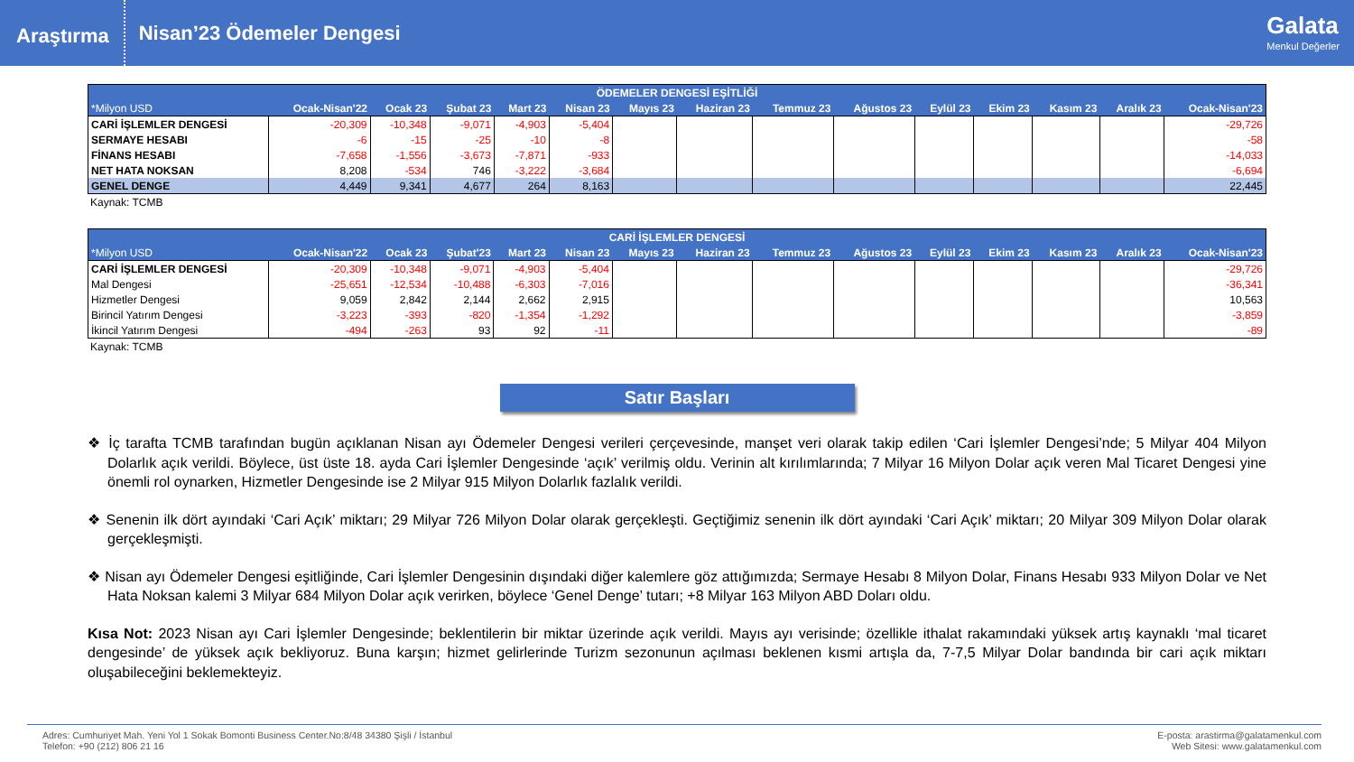Araştırma
Nisan’23 Ödemeler Dengesi
Galata
Menkul Değerler
| ÖDEMELER DENGESİ EŞİTLİĞİ | | | | | | | | | | | | | | |
| --- | --- | --- | --- | --- | --- | --- | --- | --- | --- | --- | --- | --- | --- | --- |
| *Milyon USD | Ocak-Nisan'22 | Ocak 23 | Şubat 23 | Mart 23 | Nisan 23 | Mayıs 23 | Haziran 23 | Temmuz 23 | Ağustos 23 | Eylül 23 | Ekim 23 | Kasım 23 | Aralık 23 | Ocak-Nisan'23 |
| CARİ İŞLEMLER DENGESİ | -20,309 | -10,348 | -9,071 | -4,903 | -5,404 | | | | | | | | | -29,726 |
| SERMAYE HESABI | -6 | -15 | -25 | -10 | -8 | | | | | | | | | -58 |
| FİNANS HESABI | -7,658 | -1,556 | -3,673 | -7,871 | -933 | | | | | | | | | -14,033 |
| NET HATA NOKSAN | 8,208 | -534 | 746 | -3,222 | -3,684 | | | | | | | | | -6,694 |
| GENEL DENGE | 4,449 | 9,341 | 4,677 | 264 | 8,163 | | | | | | | | | 22,445 |
Kaynak: TCMB
| CARİ İŞLEMLER DENGESİ | | | | | | | | | | | | | | |
| --- | --- | --- | --- | --- | --- | --- | --- | --- | --- | --- | --- | --- | --- | --- |
| *Milyon USD | Ocak-Nisan'22 | Ocak 23 | Şubat'23 | Mart 23 | Nisan 23 | Mayıs 23 | Haziran 23 | Temmuz 23 | Ağustos 23 | Eylül 23 | Ekim 23 | Kasım 23 | Aralık 23 | Ocak-Nisan'23 |
| CARİ İŞLEMLER DENGESİ | -20,309 | -10,348 | -9,071 | -4,903 | -5,404 | | | | | | | | | -29,726 |
| Mal Dengesi | -25,651 | -12,534 | -10,488 | -6,303 | -7,016 | | | | | | | | | -36,341 |
| Hizmetler Dengesi | 9,059 | 2,842 | 2,144 | 2,662 | 2,915 | | | | | | | | | 10,563 |
| Birincil Yatırım Dengesi | -3,223 | -393 | -820 | -1,354 | -1,292 | | | | | | | | | -3,859 |
| İkincil Yatırım Dengesi | -494 | -263 | 93 | 92 | -11 | | | | | | | | | -89 |
Kaynak: TCMB
Satır Başları
❖ İç tarafta TCMB tarafından bugün açıklanan Nisan ayı Ödemeler Dengesi verileri çerçevesinde, manşet veri olarak takip edilen ‘Cari İşlemler Dengesi’nde; 5 Milyar 404 Milyon Dolarlık açık verildi. Böylece, üst üste 18. ayda Cari İşlemler Dengesinde ‘açık’ verilmiş oldu. Verinin alt kırılımlarında; 7 Milyar 16 Milyon Dolar açık veren Mal Ticaret Dengesi yine önemli rol oynarken, Hizmetler Dengesinde ise 2 Milyar 915 Milyon Dolarlık fazlalık verildi.
❖ Senenin ilk dört ayındaki ‘Cari Açık’ miktarı; 29 Milyar 726 Milyon Dolar olarak gerçekleşti. Geçtiğimiz senenin ilk dört ayındaki ‘Cari Açık’ miktarı; 20 Milyar 309 Milyon Dolar olarak gerçekleşmişti.
❖ Nisan ayı Ödemeler Dengesi eşitliğinde, Cari İşlemler Dengesinin dışındaki diğer kalemlere göz attığımızda; Sermaye Hesabı 8 Milyon Dolar, Finans Hesabı 933 Milyon Dolar ve Net Hata Noksan kalemi 3 Milyar 684 Milyon Dolar açık verirken, böylece ‘Genel Denge’ tutarı; +8 Milyar 163 Milyon ABD Doları oldu.
Kısa Not: 2023 Nisan ayı Cari İşlemler Dengesinde; beklentilerin bir miktar üzerinde açık verildi. Mayıs ayı verisinde; özellikle ithalat rakamındaki yüksek artış kaynaklı ‘mal ticaret dengesinde’ de yüksek açık bekliyoruz. Buna karşın; hizmet gelirlerinde Turizm sezonunun açılması beklenen kısmi artışla da, 7-7,5 Milyar Dolar bandında bir cari açık miktarı oluşabileceğini beklemekteyiz.
Adres: Cumhuriyet Mah. Yeni Yol 1 Sokak Bomonti Business Center.No:8/48 34380 Şişli / İstanbul
Telefon: +90 (212) 806 21 16
E-posta: arastirma@galatamenkul.com
Web Sitesi: www.galatamenkul.com